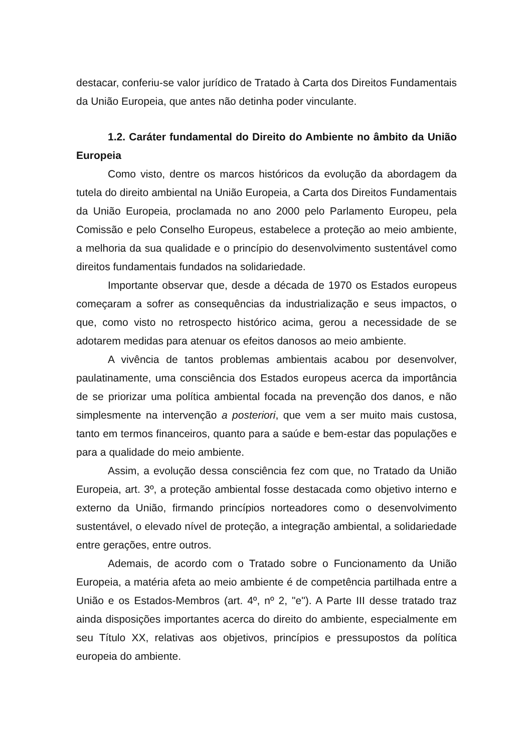destacar, conferiu-se valor jurídico de Tratado à Carta dos Direitos Fundamentais da União Europeia, que antes não detinha poder vinculante.
1.2. Caráter fundamental do Direito do Ambiente no âmbito da União Europeia
Como visto, dentre os marcos históricos da evolução da abordagem da tutela do direito ambiental na União Europeia, a Carta dos Direitos Fundamentais da União Europeia, proclamada no ano 2000 pelo Parlamento Europeu, pela Comissão e pelo Conselho Europeus, estabelece a proteção ao meio ambiente, a melhoria da sua qualidade e o princípio do desenvolvimento sustentável como direitos fundamentais fundados na solidariedade.
Importante observar que, desde a década de 1970 os Estados europeus começaram a sofrer as consequências da industrialização e seus impactos, o que, como visto no retrospecto histórico acima, gerou a necessidade de se adotarem medidas para atenuar os efeitos danosos ao meio ambiente.
A vivência de tantos problemas ambientais acabou por desenvolver, paulatinamente, uma consciência dos Estados europeus acerca da importância de se priorizar uma política ambiental focada na prevenção dos danos, e não simplesmente na intervenção a posteriori, que vem a ser muito mais custosa, tanto em termos financeiros, quanto para a saúde e bem-estar das populações e para a qualidade do meio ambiente.
Assim, a evolução dessa consciência fez com que, no Tratado da União Europeia, art. 3º, a proteção ambiental fosse destacada como objetivo interno e externo da União, firmando princípios norteadores como o desenvolvimento sustentável, o elevado nível de proteção, a integração ambiental, a solidariedade entre gerações, entre outros.
Ademais, de acordo com o Tratado sobre o Funcionamento da União Europeia, a matéria afeta ao meio ambiente é de competência partilhada entre a União e os Estados-Membros (art. 4º, nº 2, "e"). A Parte III desse tratado traz ainda disposições importantes acerca do direito do ambiente, especialmente em seu Título XX, relativas aos objetivos, princípios e pressupostos da política europeia do ambiente.